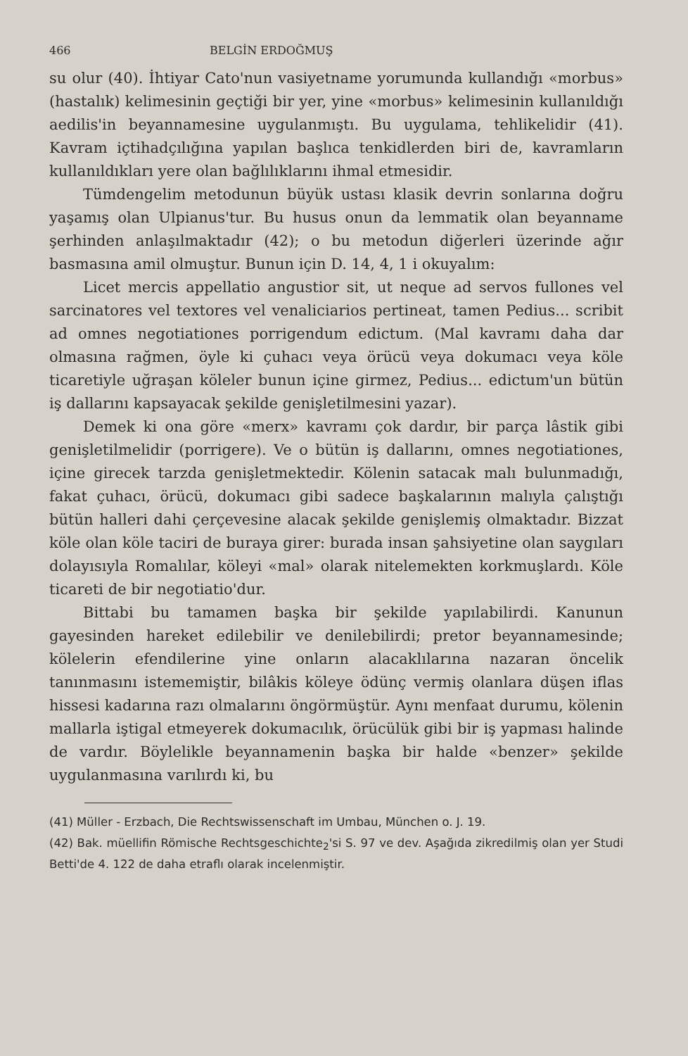466 BELGİN ERDOĞMUŞ
su olur (40). İhtiyar Cato'nun vasiyetname yorumunda kullandığı «morbus» (hastalık) kelimesinin geçtiği bir yer, yine «morbus» kelimesinin kullanıldığı aedilis'in beyannamesine uygulanmıştı. Bu uygulama, tehlikelidir (41). Kavram içtihadçılığına yapılan başlıca tenkidlerden biri de, kavramların kullanıldıkları yere olan bağlılıklarını ihmal etmesidir.
Tümdengelim metodunun büyük ustası klasik devrin sonlarına doğru yaşamış olan Ulpianus'tur. Bu husus onun da lemmatik olan beyanname şerhinden anlaşılmaktadır (42); o bu metodun diğerleri üzerinde ağır basmasına amil olmuştur. Bunun için D. 14, 4, 1 i okuyalım:
Licet mercis appellatio angustior sit, ut neque ad servos fullones vel sarcinatores vel textores vel venaliciarios pertineat, tamen Pedius... scribit ad omnes negotiationes porrigendum edictum. (Mal kavramı daha dar olmasına rağmen, öyle ki çuhacı veya örücü veya dokumacı veya köle ticaretiyle uğraşan köleler bunun içine girmez, Pedius... edictum'un bütün iş dallarını kapsayacak şekilde genişletilmesini yazar).
Demek ki ona göre «merx» kavramı çok dardır, bir parça lâstik gibi genişletilmelidir (porrigere). Ve o bütün iş dallarını, omnes negotiationes, içine girecek tarzda genişletmektedir. Kölenin satacak malı bulunmadığı, fakat çuhacı, örücü, dokumacı gibi sadece başkalarının malıyla çalıştığı bütün halleri dahi çerçevesine alacak şekilde genişlemiş olmaktadır. Bizzat köle olan köle taciri de buraya girer: burada insan şahsiyetine olan saygıları dolayısıyla Romalılar, köleyi «mal» olarak nitelemekten korkmuşlardı. Köle ticareti de bir negotiatio'dur.
Bittabi bu tamamen başka bir şekilde yapılabilirdi. Kanunun gayesinden hareket edilebilir ve denilebilirdi; pretor beyannamesinde; kölelerin efendilerine yine onların alacaklılarına nazaran öncelik tanınmasını istememiştir, bilâkis köleye ödünç vermiş olanlara düşen iflas hissesi kadarına razı olmalarını öngörmüştür. Aynı menfaat durumu, kölenin mallarla iştigal etmeyerek dokumacılık, örücülük gibi bir iş yapması halinde de vardır. Böylelikle beyannamenin başka bir halde «benzer» şekilde uygulanmasına varılırdı ki, bu
(41) Müller - Erzbach, Die Rechtswissenschaft im Umbau, München o. J. 19.
(42) Bak. müellifin Römische Rechtsgeschichte<sub>2</sub>'si S. 97 ve dev. Aşağıda zikredilmiş olan yer Studi Betti'de 4. 122 de daha etraflı olarak incelenmiştir.